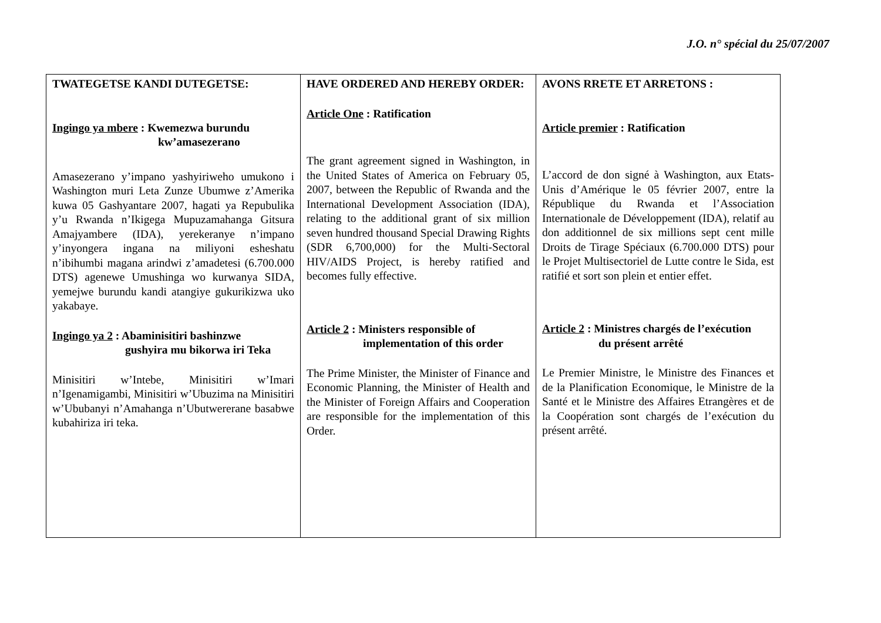J.O. n° spécial du 25/07/2007
| TWATEGETSE KANDI DUTEGETSE: Ingingo ya mbere : Kwemezwa burundu kw’amasezerano Amasezerano y’impano yashyiriweho umukono i Washington muri Leta Zunze Ubumwe z’Amerika kuwa 05 Gashyantare 2007, hagati ya Repubulika y’u Rwanda n’Ikigega Mupuzamahanga Gitsura Amajyambere (IDA), yerekeranye n’impano y’inyongera ingana na miliyoni esheshatu n’ibihumbi magana arindwi z’amadetesi (6.700.000 DTS) agenewe Umushinga wo kurwanya SIDA, yemejwe burundu kandi atangiye gukurikizwa uko yakabaye. Ingingo ya 2 : Abaminisitiri bashinzwe gushyira mu bikorwa iri Teka Minisitiri w’Intebe, Minisitiri w’Imari n’Igenamigambi, Minisitiri w’Ubuzima na Minisitiri w’Ububanyi n’Amahanga n’Ubutwererane basabwe kubahiriza iri teka. | HAVE ORDERED AND HEREBY ORDER: Article One : Ratification The grant agreement signed in Washington, in the United States of America on February 05, 2007, between the Republic of Rwanda and the International Development Association (IDA), relating to the additional grant of six million seven hundred thousand Special Drawing Rights (SDR 6,700,000) for the Multi-Sectoral HIV/AIDS Project, is hereby ratified and becomes fully effective. Article 2 : Ministers responsible of implementation of this order The Prime Minister, the Minister of Finance and Economic Planning, the Minister of Health and the Minister of Foreign Affairs and Cooperation are responsible for the implementation of this Order. | AVONS RRETE ET ARRETONS : Article premier : Ratification L’accord de don signé à Washington, aux Etats-Unis d’Amérique le 05 février 2007, entre la République du Rwanda et l’Association Internationale de Développement (IDA), relatif au don additionnel de six millions sept cent mille Droits de Tirage Spéciaux (6.700.000 DTS) pour le Projet Multisectoriel de Lutte contre le Sida, est ratifié et sort son plein et entier effet. Article 2 : Ministres chargés de l’exécution du présent arrêté Le Premier Ministre, le Ministre des Finances et de la Planification Economique, le Ministre de la Santé et le Ministre des Affaires Etrangères et de la Coopération sont chargés de l’exécution du présent arrêté. |